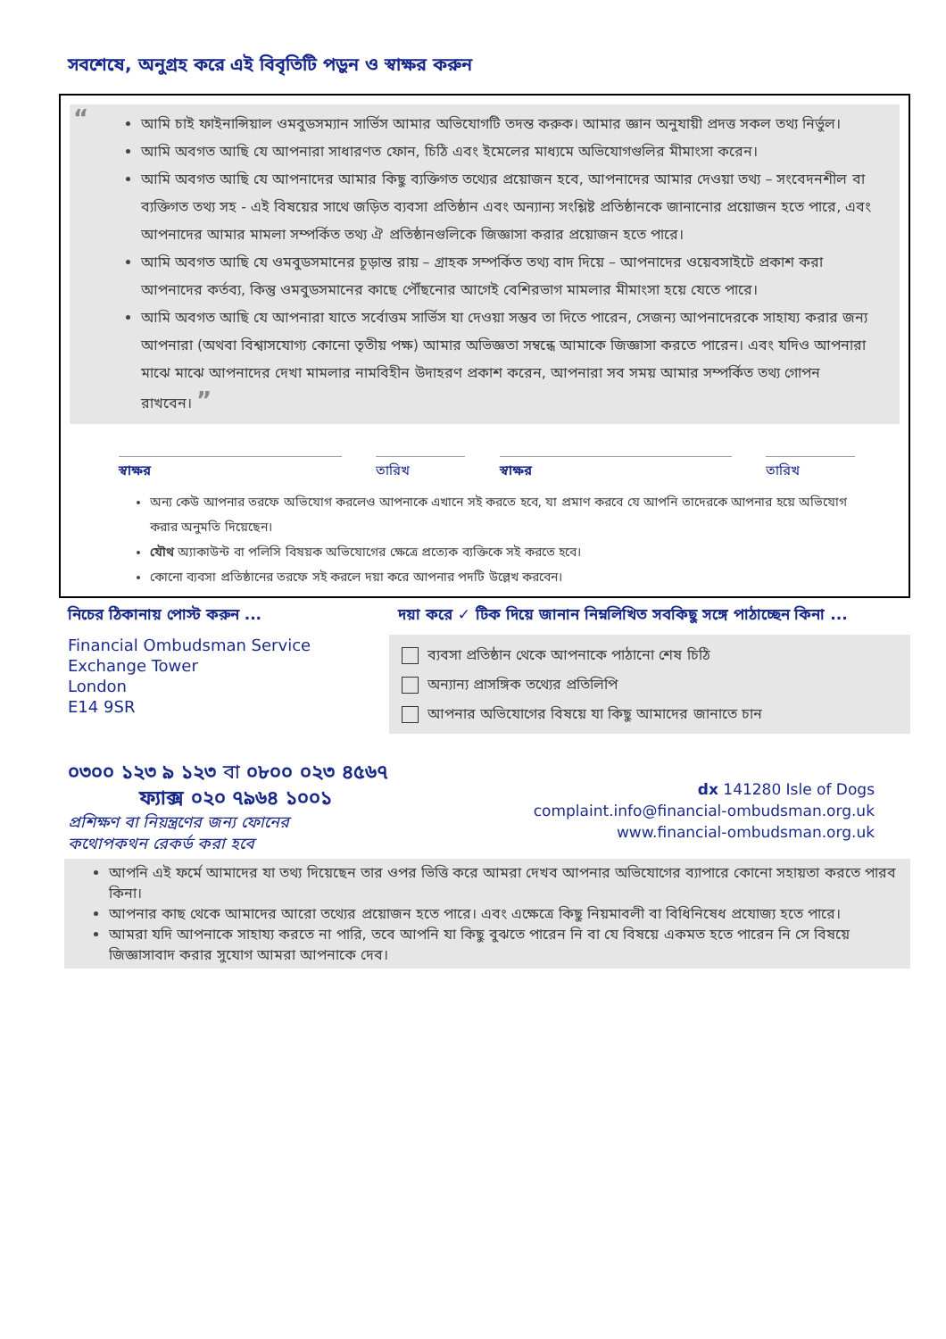সবশেষে, অনুগ্রহ করে এই বিবৃতিটি পড়ুন ও স্বাক্ষর করুন
“
আমি চাই ফাইনান্সিয়াল ওমবুডসম্যান সার্ভিস আমার অভিযোগটি তদন্ত করুক। আমার জ্ঞান অনুযায়ী প্রদত্ত সকল তথ্য নির্ভুল।
আমি অবগত আছি যে আপনারা সাধারণত ফোন, চিঠি এবং ইমেলের মাধ্যমে অভিযোগগুলির মীমাংসা করেন।
আমি অবগত আছি যে আপনাদের আমার কিছু ব্যক্তিগত তথ্যের প্রয়োজন হবে, আপনাদের আমার দেওয়া তথ্য – সংবেদনশীল বা ব্যক্তিগত তথ্য সহ - এই বিষয়ের সাথে জড়িত ব্যবসা প্রতিষ্ঠান এবং অন্যান্য সংশ্লিষ্ট প্রতিষ্ঠানকে জানানোর প্রয়োজন হতে পারে, এবং আপনাদের আমার মামলা সম্পর্কিত তথ্য ঐ প্রতিষ্ঠানগুলিকে জিজ্ঞাসা করার প্রয়োজন হতে পারে।
আমি অবগত আছি যে ওমবুডসমানের চূড়ান্ত রায় – গ্রাহক সম্পর্কিত তথ্য বাদ দিয়ে – আপনাদের ওয়েবসাইটে প্রকাশ করা আপনাদের কর্তব্য, কিন্তু ওমবুডসমানের কাছে পৌঁছনোর আগেই বেশিরভাগ মামলার মীমাংসা হয়ে যেতে পারে।
আমি অবগত আছি যে আপনারা যাতে সর্বোত্তম সার্ভিস যা দেওয়া সম্ভব তা দিতে পারেন, সেজন্য আপনাদেরকে সাহায্য করার জন্য আপনারা (অথবা বিশ্বাসযোগ্য কোনো তৃতীয় পক্ষ) আমার অভিজ্ঞতা সম্বন্ধে আমাকে জিজ্ঞাসা করতে পারেন। এবং যদিও আপনারা মাঝে মাঝে আপনাদের দেখা মামলার নামবিহীন উদাহরণ প্রকাশ করেন, আপনারা সব সময় আমার সম্পর্কিত তথ্য গোপন রাখবেন। ”
স্বাক্ষর তারিখ স্বাক্ষর তারিখ
অন্য কেউ আপনার তরফে অভিযোগ করলেও আপনাকে এখানে সই করতে হবে, যা প্রমাণ করবে যে আপনি তাদেরকে আপনার হয়ে অভিযোগ করার অনুমতি দিয়েছেন।
যৌথ অ্যাকাউন্ট বা পলিসি বিষয়ক অভিযোগের ক্ষেত্রে প্রত্যেক ব্যক্তিকে সই করতে হবে।
কোনো ব্যবসা প্রতিষ্ঠানের তরফে সই করলে দয়া করে আপনার পদটি উল্লেখ করবেন।
নিচের ঠিকানায় পোস্ট করুন ...
Financial Ombudsman Service
Exchange Tower
London
E14 9SR
দয়া করে ✓ টিক দিয়ে জানান নিম্নলিখিত সবকিছু সঙ্গে পাঠাচ্ছেন কিনা ...
ব্যবসা প্রতিষ্ঠান থেকে আপনাকে পাঠানো শেষ চিঠি
অন্যান্য প্রাসঙ্গিক তথ্যের প্রতিলিপি
আপনার অভিযোগের বিষয়ে যা কিছু আমাদের জানাতে চান
০৩০০ ১২৩ ৯ ১২৩ বা ০৮০০ ০২৩ ৪৫৬৭
ফ্যাক্স ০২০ ৭৯৬৪ ১০০১
প্রশিক্ষণ বা নিয়ন্ত্রণের জন্য ফোনের
কথোপকথন রেকর্ড করা হবে
dx 141280 Isle of Dogs
complaint.info@financial-ombudsman.org.uk
www.financial-ombudsman.org.uk
আপনি এই ফর্মে আমাদের যা তথ্য দিয়েছেন তার ওপর ভিত্তি করে আমরা দেখব আপনার অভিযোগের ব্যাপারে কোনো সহায়তা করতে পারব কিনা।
আপনার কাছ থেকে আমাদের আরো তথ্যের প্রয়োজন হতে পারে। এবং এক্ষেত্রে কিছু নিয়মাবলী বা বিধিনিষেধ প্রযোজ্য হতে পারে।
আমরা যদি আপনাকে সাহায্য করতে না পারি, তবে আপনি যা কিছু বুঝতে পারেন নি বা যে বিষয়ে একমত হতে পারেন নি সে বিষয়ে জিজ্ঞাসাবাদ করার সুযোগ আমরা আপনাকে দেব।